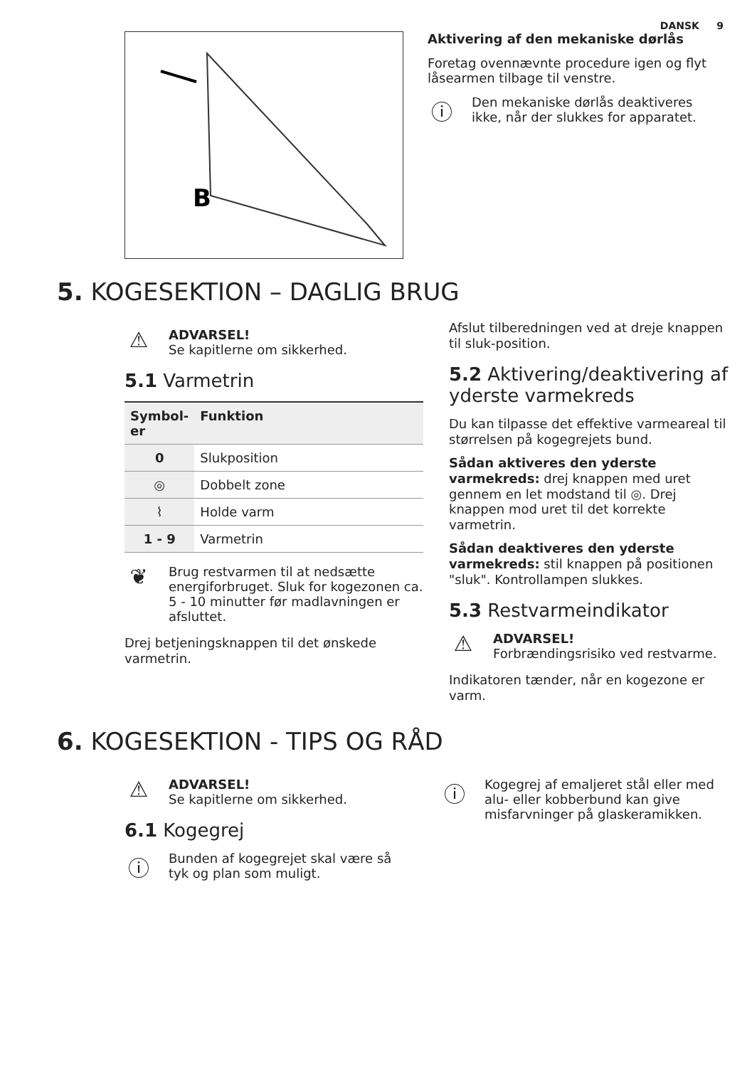DANSK 9
B
Aktivering af den mekaniske dørlås
Foretag ovennævnte procedure igen og flyt låsearmen tilbage til venstre.
ⓘ
Den mekaniske dørlås deaktiveres ikke, når der slukkes for apparatet.
5. KOGESEKTION – DAGLIG BRUG
⚠
ADVARSEL!
Se kapitlerne om sikkerhed.
5.1 Varmetrin
| Symbol- er | Funktion |
| --- | --- |
| 0 | Slukposition |
| ◎ | Dobbelt zone |
| ⌇ | Holde varm |
| 1 - 9 | Varmetrin |
❦
Brug restvarmen til at nedsætte energiforbruget. Sluk for kogezonen ca. 5 - 10 minutter før madlavningen er afsluttet.
Drej betjeningsknappen til det ønskede varmetrin.
Afslut tilberedningen ved at dreje knappen til sluk-position.
5.2 Aktivering/deaktivering af yderste varmekreds
Du kan tilpasse det effektive varmeareal til størrelsen på kogegrejets bund.
Sådan aktiveres den yderste varmekreds: drej knappen med uret gennem en let modstand til ◎. Drej knappen mod uret til det korrekte varmetrin.
Sådan deaktiveres den yderste varmekreds: stil knappen på positionen "sluk". Kontrollampen slukkes.
5.3 Restvarmeindikator
⚠
ADVARSEL!
Forbrændingsrisiko ved restvarme.
Indikatoren tænder, når en kogezone er varm.
6. KOGESEKTION - TIPS OG RÅD
⚠
ADVARSEL!
Se kapitlerne om sikkerhed.
6.1 Kogegrej
ⓘ
Bunden af kogegrejet skal være så tyk og plan som muligt.
ⓘ
Kogegrej af emaljeret stål eller med alu- eller kobberbund kan give misfarvninger på glaskeramikken.